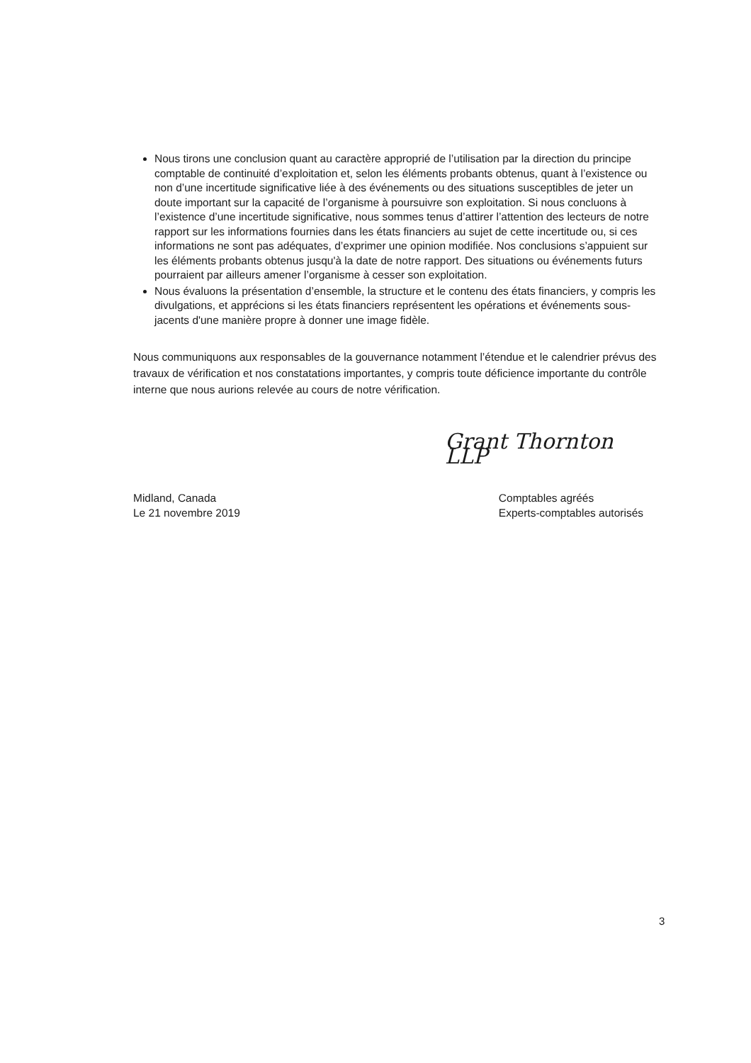Nous tirons une conclusion quant au caractère approprié de l’utilisation par la direction du principe comptable de continuité d’exploitation et, selon les éléments probants obtenus, quant à l’existence ou non d’une incertitude significative liée à des événements ou des situations susceptibles de jeter un doute important sur la capacité de l’organisme à poursuivre son exploitation. Si nous concluons à l’existence d’une incertitude significative, nous sommes tenus d’attirer l’attention des lecteurs de notre rapport sur les informations fournies dans les états financiers au sujet de cette incertitude ou, si ces informations ne sont pas adéquates, d’exprimer une opinion modifiée. Nos conclusions s’appuient sur les éléments probants obtenus jusqu'à la date de notre rapport. Des situations ou événements futurs pourraient par ailleurs amener l’organisme à cesser son exploitation.
Nous évaluons la présentation d’ensemble, la structure et le contenu des états financiers, y compris les divulgations, et apprécions si les états financiers représentent les opérations et événements sous-jacents d'une manière propre à donner une image fidèle.
Nous communiquons aux responsables de la gouvernance notamment l’étendue et le calendrier prévus des travaux de vérification et nos constatations importantes, y compris toute déficience importante du contrôle interne que nous aurions relevée au cours de notre vérification.
Grant Thornton LLP
Midland, Canada
Le 21 novembre 2019
Comptables agréés
Experts-comptables autorisés
3